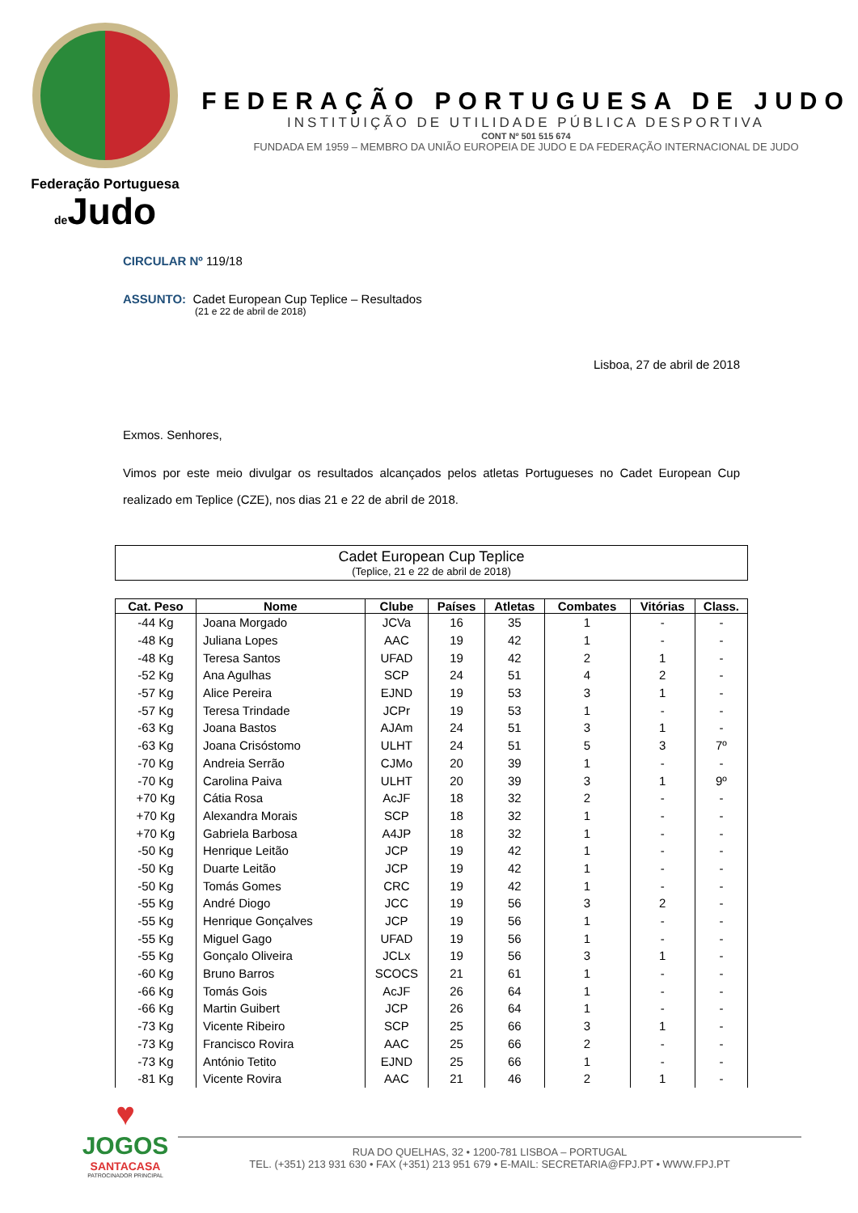Federação Portuguesa
de Judo
FEDERAÇÃO PORTUGUESA DE JUDO
INSTITUIÇÃO DE UTILIDADE PÚBLICA DESPORTIVA
CONT Nº 501 515 674
FUNDADA EM 1959 – MEMBRO DA UNIÃO EUROPEIA DE JUDO E DA FEDERAÇÃO INTERNACIONAL DE JUDO
CIRCULAR Nº 119/18
ASSUNTO: Cadet European Cup Teplice – Resultados
(21 e 22 de abril de 2018)
Lisboa, 27 de abril de 2018
Exmos. Senhores,
Vimos por este meio divulgar os resultados alcançados pelos atletas Portugueses no Cadet European Cup realizado em Teplice (CZE), nos dias 21 e 22 de abril de 2018.
Cadet European Cup Teplice
(Teplice, 21 e 22 de abril de 2018)
| Cat. Peso | Nome | Clube | Países | Atletas | Combates | Vitórias | Class. |
| --- | --- | --- | --- | --- | --- | --- | --- |
| -44 Kg | Joana Morgado | JCVa | 16 | 35 | 1 | - | - |
| -48 Kg | Juliana Lopes | AAC | 19 | 42 | 1 | - | - |
| -48 Kg | Teresa Santos | UFAD | 19 | 42 | 2 | 1 | - |
| -52 Kg | Ana Agulhas | SCP | 24 | 51 | 4 | 2 | - |
| -57 Kg | Alice Pereira | EJND | 19 | 53 | 3 | 1 | - |
| -57 Kg | Teresa Trindade | JCPr | 19 | 53 | 1 | - | - |
| -63 Kg | Joana Bastos | AJAm | 24 | 51 | 3 | 1 | - |
| -63 Kg | Joana Crisóstomo | ULHT | 24 | 51 | 5 | 3 | 7º |
| -70 Kg | Andreia Serrão | CJMo | 20 | 39 | 1 | - | - |
| -70 Kg | Carolina Paiva | ULHT | 20 | 39 | 3 | 1 | 9º |
| +70 Kg | Cátia Rosa | AcJF | 18 | 32 | 2 | - | - |
| +70 Kg | Alexandra Morais | SCP | 18 | 32 | 1 | - | - |
| +70 Kg | Gabriela Barbosa | A4JP | 18 | 32 | 1 | - | - |
| -50 Kg | Henrique Leitão | JCP | 19 | 42 | 1 | - | - |
| -50 Kg | Duarte Leitão | JCP | 19 | 42 | 1 | - | - |
| -50 Kg | Tomás Gomes | CRC | 19 | 42 | 1 | - | - |
| -55 Kg | André Diogo | JCC | 19 | 56 | 3 | 2 | - |
| -55 Kg | Henrique Gonçalves | JCP | 19 | 56 | 1 | - | - |
| -55 Kg | Miguel Gago | UFAD | 19 | 56 | 1 | - | - |
| -55 Kg | Gonçalo Oliveira | JCLx | 19 | 56 | 3 | 1 | - |
| -60 Kg | Bruno Barros | SCOCS | 21 | 61 | 1 | - | - |
| -66 Kg | Tomás Gois | AcJF | 26 | 64 | 1 | - | - |
| -66 Kg | Martin Guibert | JCP | 26 | 64 | 1 | - | - |
| -73 Kg | Vicente Ribeiro | SCP | 25 | 66 | 3 | 1 | - |
| -73 Kg | Francisco Rovira | AAC | 25 | 66 | 2 | - | - |
| -73 Kg | António Tetito | EJND | 25 | 66 | 1 | - | - |
| -81 Kg | Vicente Rovira | AAC | 21 | 46 | 2 | 1 | - |
♥
JOGOS
SANTACASA
PATROCINADOR PRINCIPAL
RUA DO QUELHAS, 32 • 1200-781 LISBOA – PORTUGAL
TEL. (+351) 213 931 630 • FAX (+351) 213 951 679 • E-MAIL: SECRETARIA@FPJ.PT • WWW.FPJ.PT